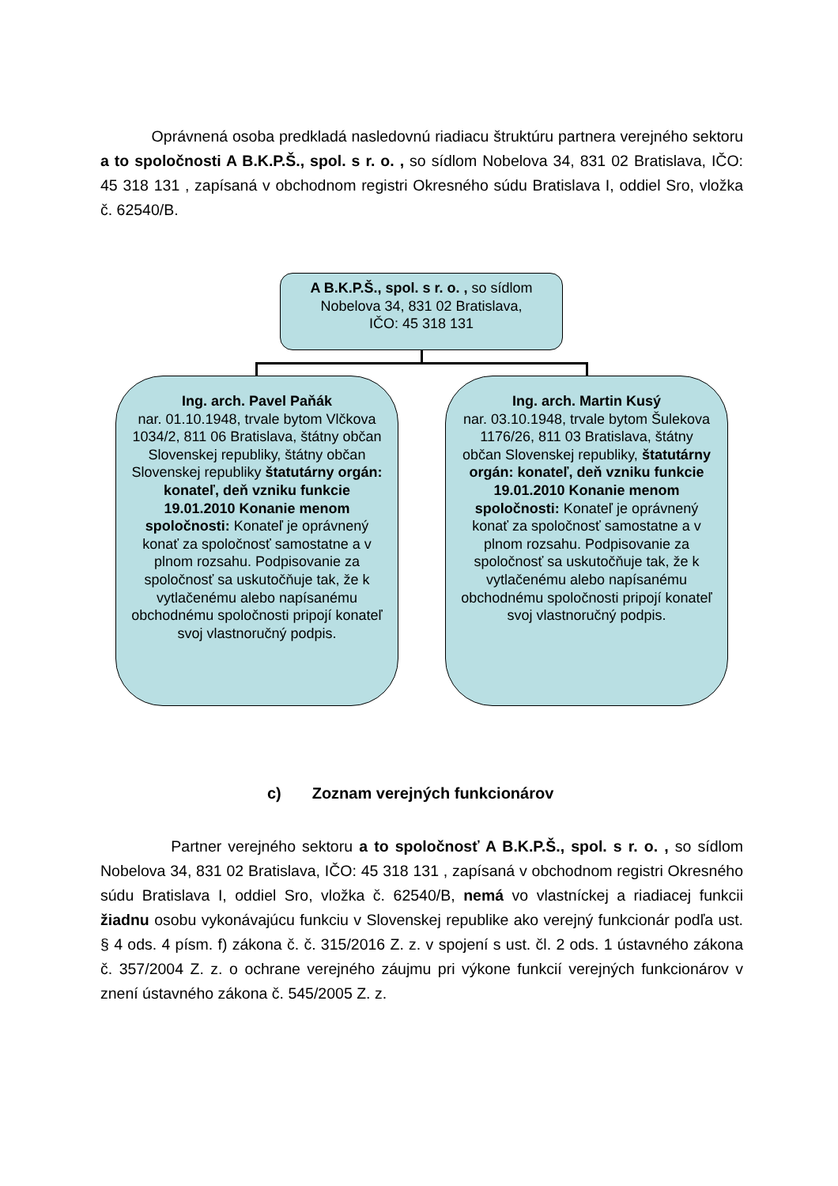Oprávnená osoba predkladá nasledovnú riadiacu štruktúru partnera verejného sektoru a to spoločnosti A B.K.P.Š., spol. s r. o. , so sídlom Nobelova 34, 831 02 Bratislava, IČO: 45 318 131 , zapísaná v obchodnom registri Okresného súdu Bratislava I, oddiel Sro, vložka č. 62540/B.
A B.K.P.Š., spol. s r. o. , so sídlom
Nobelova 34, 831 02 Bratislava,
IČO: 45 318 131
Ing. arch. Pavel Paňák
nar. 01.10.1948, trvale bytom Vlčkova 1034/2, 811 06 Bratislava, štátny občan Slovenskej republiky, štátny občan Slovenskej republiky štatutárny orgán: konateľ, deň vzniku funkcie 19.01.2010 Konanie menom spoločnosti: Konateľ je oprávnený konať za spoločnosť samostatne a v plnom rozsahu. Podpisovanie za spoločnosť sa uskutočňuje tak, že k vytlačenému alebo napísanému obchodnému spoločnosti pripojí konateľ svoj vlastnoručný podpis.
Ing. arch. Martin Kusý
nar. 03.10.1948, trvale bytom Šulekova 1176/26, 811 03 Bratislava, štátny občan Slovenskej republiky, štatutárny orgán: konateľ, deň vzniku funkcie 19.01.2010 Konanie menom spoločnosti: Konateľ je oprávnený konať za spoločnosť samostatne a v plnom rozsahu. Podpisovanie za spoločnosť sa uskutočňuje tak, že k vytlačenému alebo napísanému obchodnému spoločnosti pripojí konateľ svoj vlastnoručný podpis.
c) Zoznam verejných funkcionárov
Partner verejného sektoru a to spoločnosť A B.K.P.Š., spol. s r. o. , so sídlom Nobelova 34, 831 02 Bratislava, IČO: 45 318 131 , zapísaná v obchodnom registri Okresného súdu Bratislava I, oddiel Sro, vložka č. 62540/B, nemá vo vlastníckej a riadiacej funkcii žiadnu osobu vykonávajúcu funkciu v Slovenskej republike ako verejný funkcionár podľa ust. § 4 ods. 4 písm. f) zákona č. č. 315/2016 Z. z. v spojení s ust. čl. 2 ods. 1 ústavného zákona č. 357/2004 Z. z. o ochrane verejného záujmu pri výkone funkcií verejných funkcionárov v znení ústavného zákona č. 545/2005 Z. z.